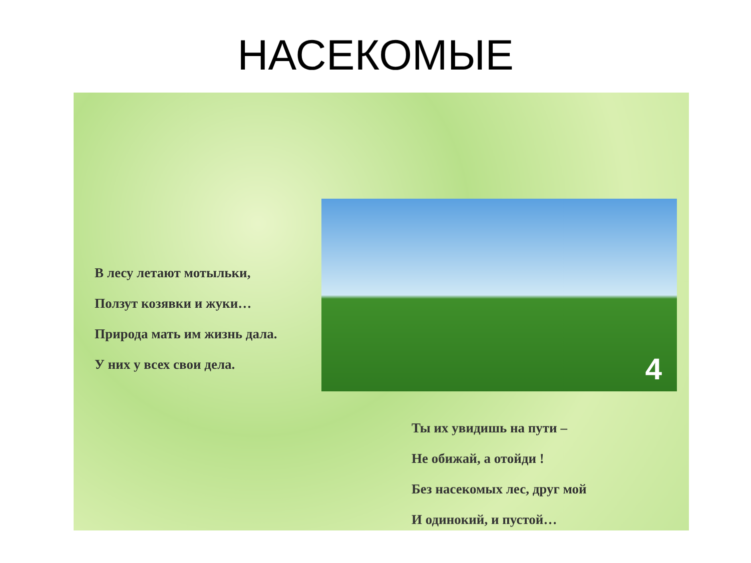НАСЕКОМЫЕ
4
В лесу летают мотыльки,
Ползут козявки и жуки…
Природа мать им жизнь дала.
У них у всех свои дела.
Ты их увидишь на пути –
Не обижай, а отойди !
Без насекомых лес, друг мой
И одинокий, и пустой…